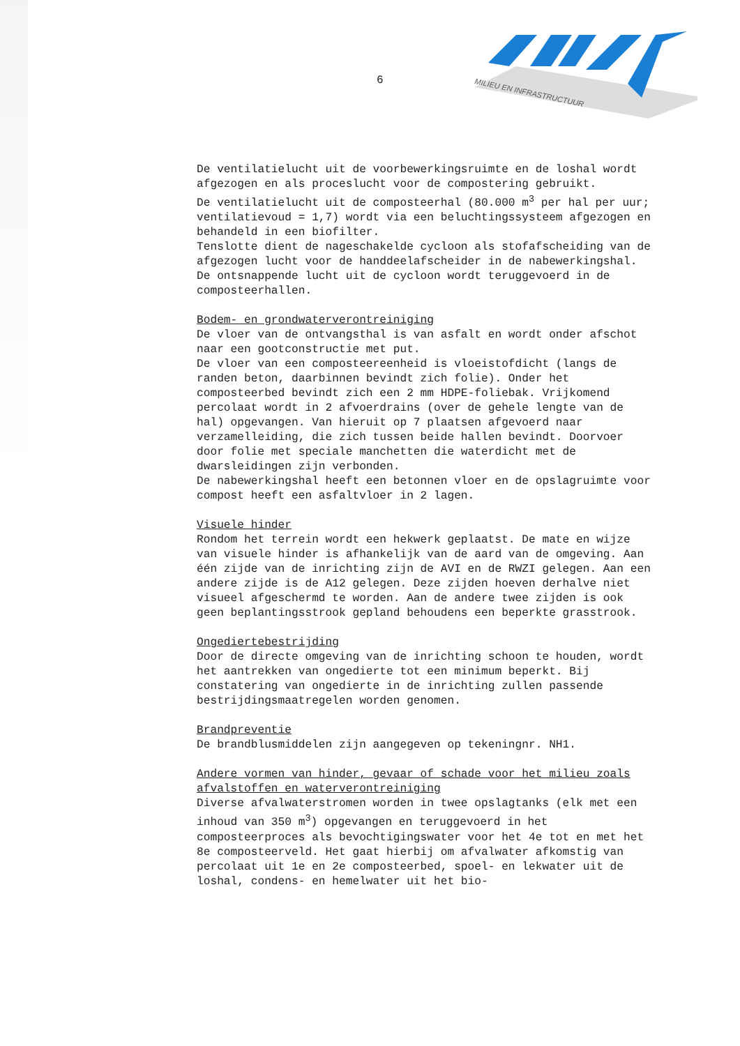6
MILIEU EN INFRASTRUCTUUR
De ventilatielucht uit de voorbewerkingsruimte en de loshal wordt afgezogen en als proceslucht voor de compostering gebruikt.
De ventilatielucht uit de composteerhal (80.000 m<sup>3</sup> per hal per uur; ventilatievoud = 1,7) wordt via een beluchtingssysteem afgezogen en behandeld in een biofilter.
Tenslotte dient de nageschakelde cycloon als stofafscheiding van de afgezogen lucht voor de handdeelafscheider in de nabewerkingshal. De ontsnappende lucht uit de cycloon wordt teruggevoerd in de composteerhallen.
Bodem- en grondwaterverontreiniging
De vloer van de ontvangsthal is van asfalt en wordt onder afschot naar een gootconstructie met put.
De vloer van een composteereenheid is vloeistofdicht (langs de randen beton, daarbinnen bevindt zich folie). Onder het composteerbed bevindt zich een 2 mm HDPE-foliebak. Vrijkomend percolaat wordt in 2 afvoerdrains (over de gehele lengte van de hal) opgevangen. Van hieruit op 7 plaatsen afgevoerd naar verzamelleiding, die zich tussen beide hallen bevindt. Doorvoer door folie met speciale manchetten die waterdicht met de dwarsleidingen zijn verbonden.
De nabewerkingshal heeft een betonnen vloer en de opslagruimte voor compost heeft een asfaltvloer in 2 lagen.
Visuele hinder
Rondom het terrein wordt een hekwerk geplaatst. De mate en wijze van visuele hinder is afhankelijk van de aard van de omgeving. Aan één zijde van de inrichting zijn de AVI en de RWZI gelegen. Aan een andere zijde is de A12 gelegen. Deze zijden hoeven derhalve niet visueel afgeschermd te worden. Aan de andere twee zijden is ook geen beplantingsstrook gepland behoudens een beperkte grasstrook.
Ongediertebestrijding
Door de directe omgeving van de inrichting schoon te houden, wordt het aantrekken van ongedierte tot een minimum beperkt. Bij constatering van ongedierte in de inrichting zullen passende bestrijdingsmaatregelen worden genomen.
Brandpreventie
De brandblusmiddelen zijn aangegeven op tekeningnr. NH1.
Andere vormen van hinder, gevaar of schade voor het milieu zoals afvalstoffen en waterverontreiniging
Diverse afvalwaterstromen worden in twee opslagtanks (elk met een inhoud van 350 m<sup>3</sup>) opgevangen en teruggevoerd in het composteerproces als bevochtigingswater voor het 4e tot en met het 8e composteerveld. Het gaat hierbij om afvalwater afkomstig van percolaat uit 1e en 2e composteerbed, spoel- en lekwater uit de loshal, condens- en hemelwater uit het bio-